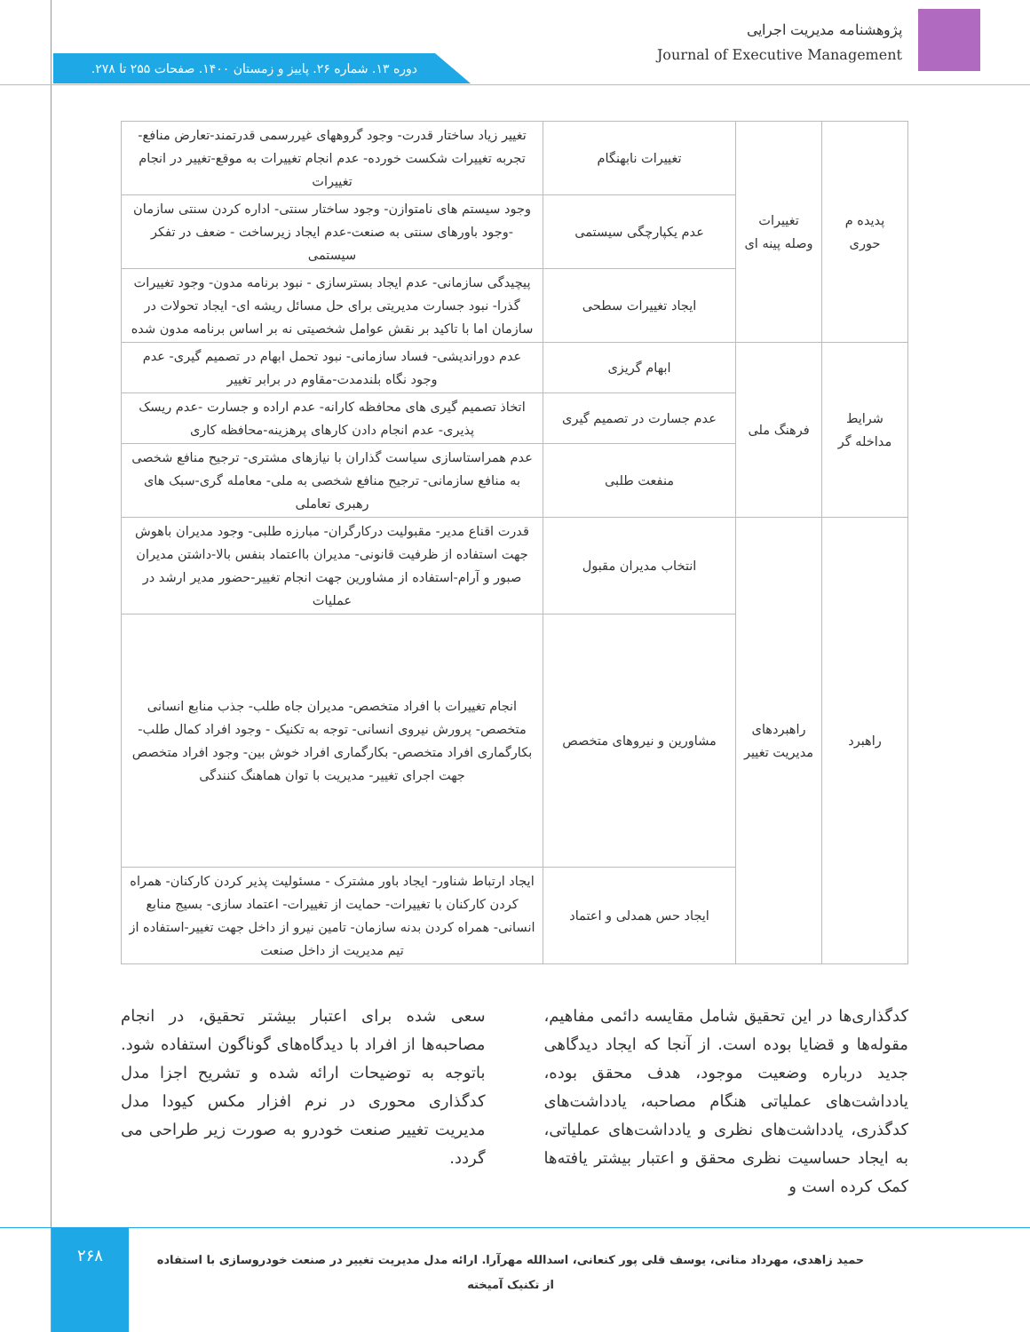پژوهشنامه مدیریت اجرایی
Journal of Executive Management
دوره ۱۳. شماره ۲۶. پاییز و زمستان ۱۴۰۰. صفحات ۲۵۵ تا ۲۷۸.
| پدیده م حوری | تغییرات وصله پینه ای | تغییرات نابهنگام | تغییر زیاد ساختار قدرت- وجود گروههای غیررسمی قدرتمند-تعارض منافع- تجربه تغییرات شکست خورده- عدم انجام تغییرات به موقع-تغییر در انجام تغییرات |
| | | عدم یکپارچگی سیستمی | وجود سیستم های نامتوازن- وجود ساختار سنتی- اداره کردن سنتی سازمان -وجود باورهای سنتی به صنعت-عدم ایجاد زیرساخت - ضعف در تفکر سیستمی |
| | | ایجاد تغییرات سطحی | پیچیدگی سازمانی- عدم ایجاد بسترسازی - نبود برنامه مدون- وجود تغییرات گذرا- نبود جسارت مدیریتی برای حل مسائل ریشه ای- ایجاد تحولات در سازمان اما با تاکید بر نقش عوامل شخصیتی نه بر اساس برنامه مدون شده |
| شرایط مداخله گر | فرهنگ ملی | ابهام گریزی | عدم دوراندیشی- فساد سازمانی- نبود تحمل ابهام در تصمیم گیری- عدم وجود نگاه بلندمدت-مقاوم در برابر تغییر |
| | | عدم جسارت در تصمیم گیری | اتخاذ تصمیم گیری های محافظه کارانه- عدم اراده و جسارت -عدم ریسک پذیری- عدم انجام دادن کارهای پرهزینه-محافظه کاری |
| | | منفعت طلبی | عدم همراستاسازی سیاست گذاران با نیازهای مشتری- ترجیح منافع شخصی به منافع سازمانی- ترجیح منافع شخصی به ملی- معامله گری-سبک های رهبری تعاملی |
| راهبرد | راهبردهای مدیریت تغییر | انتخاب مدیران مقبول | قدرت اقناع مدیر- مقبولیت درکارگران- مبارزه طلبی- وجود مدیران باهوش جهت استفاده از ظرفیت قانونی- مدیران بااعتماد بنفس بالا-داشتن مدیران صبور و آرام-استفاده از مشاورین جهت انجام تغییر-حضور مدیر ارشد در عملیات |
| | | مشاورین و نیروهای متخصص | انجام تغییرات با افراد متخصص- مدیران جاه طلب- جذب منابع انسانی متخصص- پرورش نیروی انسانی- توجه به تکنیک - وجود افراد کمال طلب- بکارگماری افراد متخصص- بکارگماری افراد خوش بین- وجود افراد متخصص جهت اجرای تغییر- مدیریت با توان هماهنگ کنندگی |
| | | ایجاد حس همدلی و اعتماد | ایجاد ارتباط شناور- ایجاد باور مشترک - مسئولیت پذیر کردن کارکنان- همراه کردن کارکنان با تغییرات- حمایت از تغییرات- اعتماد سازی- بسیج منابع انسانی- همراه کردن بدنه سازمان- تامین نیرو از داخل جهت تغییر-استفاده از تیم مدیریت از داخل صنعت |
کدگذاری‌ها در این تحقیق شامل مقایسه دائمی مفاهیم، مقوله‌ها و قضایا بوده است. از آنجا که ایجاد دیدگاهی جدید درباره وضعیت موجود، هدف محقق بوده، یادداشت‌های عملیاتی هنگام مصاحبه، یادداشت‌های کدگذری، یادداشت‌های نظری و یادداشت‌های عملیاتی، به ایجاد حساسیت نظری محقق و اعتبار بیشتر یافته‌ها کمک کرده است و
سعی شده برای اعتبار بیشتر تحقیق، در انجام مصاحبه‌ها از افراد با دیدگاه‌های گوناگون استفاده شود. باتوجه به توضیحات ارائه شده و تشریح اجزا مدل کدگذاری محوری در نرم افزار مکس کیودا مدل مدیریت تغییر صنعت خودرو به صورت زیر طراحی می گردد.
۲۶۸
حمید زاهدی، مهرداد متانی، یوسف قلی پور کنعانی، اسدالله مهرآرا. ارائه مدل مدیریت تغییر در صنعت خودروسازی با استفاده از تکنیک آمیخته